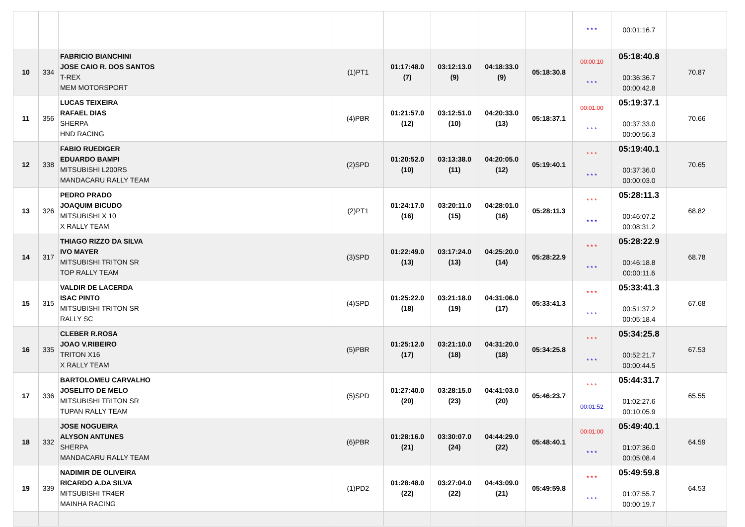| | | | | | | | | * * * | 00:01:16.7 | |
| 10 | 334 | FABRICIO BIANCHINI JOSE CAIO R. DOS SANTOS T-REX MEM MOTORSPORT | (1)PT1 | 01:17:48.0 (7) | 03:12:13.0 (9) | 04:18:33.0 (9) | 05:18:30.8 | 00:00:10 * * * | 05:18:40.8 00:36:36.7 00:00:42.8 | 70.87 |
| 11 | 356 | LUCAS TEIXEIRA RAFAEL DIAS SHERPA HND RACING | (4)PBR | 01:21:57.0 (12) | 03:12:51.0 (10) | 04:20:33.0 (13) | 05:18:37.1 | 00:01:00 * * * | 05:19:37.1 00:37:33.0 00:00:56.3 | 70.66 |
| 12 | 338 | FABIO RUEDIGER EDUARDO BAMPI MITSUBISHI L200RS MANDACARU RALLY TEAM | (2)SPD | 01:20:52.0 (10) | 03:13:38.0 (11) | 04:20:05.0 (12) | 05:19:40.1 | * * * * * * | 05:19:40.1 00:37:36.0 00:00:03.0 | 70.65 |
| 13 | 326 | PEDRO PRADO JOAQUIM BICUDO MITSUBISHI X 10 X RALLY TEAM | (2)PT1 | 01:24:17.0 (16) | 03:20:11.0 (15) | 04:28:01.0 (16) | 05:28:11.3 | * * * * * * | 05:28:11.3 00:46:07.2 00:08:31.2 | 68.82 |
| 14 | 317 | THIAGO RIZZO DA SILVA IVO MAYER MITSUBISHI TRITON SR TOP RALLY TEAM | (3)SPD | 01:22:49.0 (13) | 03:17:24.0 (13) | 04:25:20.0 (14) | 05:28:22.9 | * * * * * * | 05:28:22.9 00:46:18.8 00:00:11.6 | 68.78 |
| 15 | 315 | VALDIR DE LACERDA ISAC PINTO MITSUBISHI TRITON SR RALLY SC | (4)SPD | 01:25:22.0 (18) | 03:21:18.0 (19) | 04:31:06.0 (17) | 05:33:41.3 | * * * * * * | 05:33:41.3 00:51:37.2 00:05:18.4 | 67.68 |
| 16 | 335 | CLEBER R.ROSA JOAO V.RIBEIRO TRITON X16 X RALLY TEAM | (5)PBR | 01:25:12.0 (17) | 03:21:10.0 (18) | 04:31:20.0 (18) | 05:34:25.8 | * * * * * * | 05:34:25.8 00:52:21.7 00:00:44.5 | 67.53 |
| 17 | 336 | BARTOLOMEU CARVALHO JOSELITO DE MELO MITSUBISHI TRITON SR TUPAN RALLY TEAM | (5)SPD | 01:27:40.0 (20) | 03:28:15.0 (23) | 04:41:03.0 (20) | 05:46:23.7 | * * * 00:01:52 | 05:44:31.7 01:02:27.6 00:10:05.9 | 65.55 |
| 18 | 332 | JOSE NOGUEIRA ALYSON ANTUNES SHERPA MANDACARU RALLY TEAM | (6)PBR | 01:28:16.0 (21) | 03:30:07.0 (24) | 04:44:29.0 (22) | 05:48:40.1 | 00:01:00 * * * | 05:49:40.1 01:07:36.0 00:05:08.4 | 64.59 |
| 19 | 339 | NADIMIR DE OLIVEIRA RICARDO A.DA SILVA MITSUBISHI TR4ER MAINHA RACING | (1)PD2 | 01:28:48.0 (22) | 03:27:04.0 (22) | 04:43:09.0 (21) | 05:49:59.8 | * * * * * * | 05:49:59.8 01:07:55.7 00:00:19.7 | 64.53 |